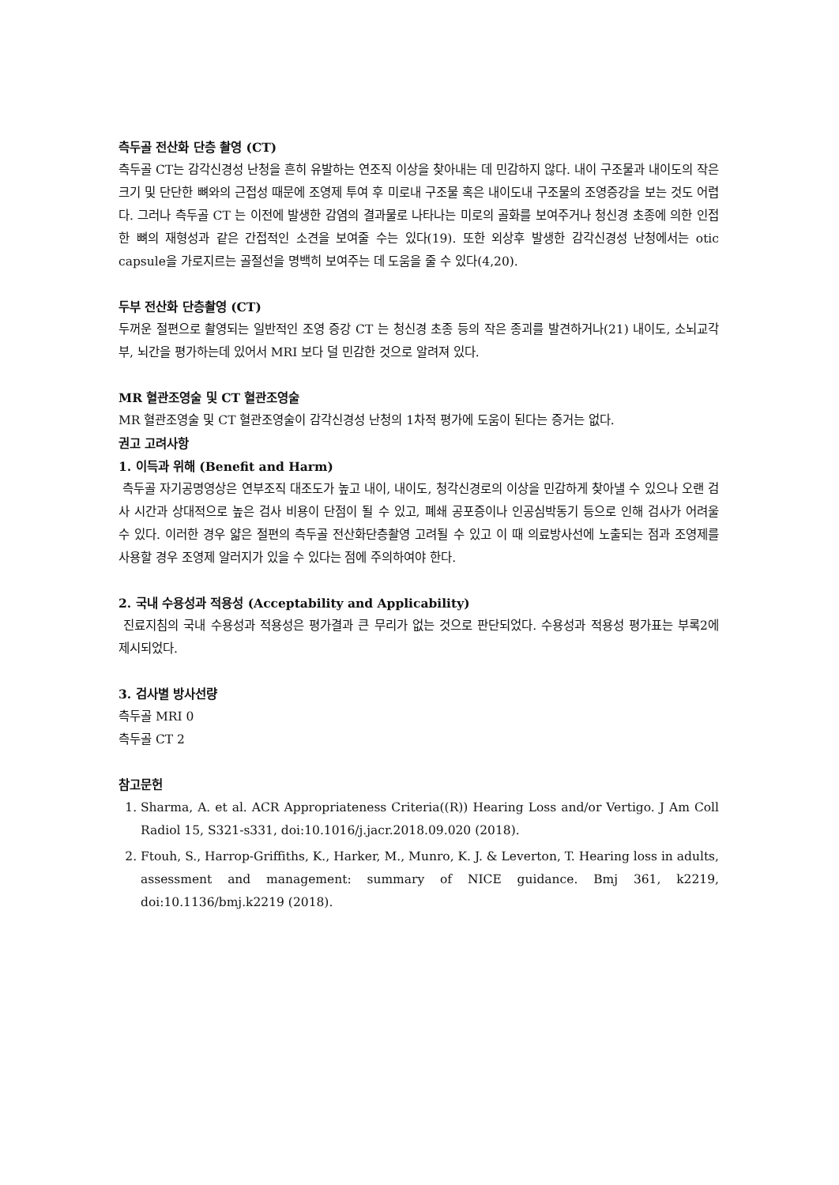측두골 전산화 단층 촬영 (CT)
측두골 CT는 감각신경성 난청을 흔히 유발하는 연조직 이상을 찾아내는 데 민감하지 않다. 내이 구조물과 내이도의 작은 크기 및 단단한 뼈와의 근접성 때문에 조영제 투여 후 미로내 구조물 혹은 내이도내 구조물의 조영증강을 보는 것도 어렵다. 그러나 측두골 CT 는 이전에 발생한 감염의 결과물로 나타나는 미로의 골화를 보여주거나 청신경 초종에 의한 인접한 뼈의 재형성과 같은 간접적인 소견을 보여줄 수는 있다(19). 또한 외상후 발생한 감각신경성 난청에서는 otic capsule을 가로지르는 골절선을 명백히 보여주는 데 도움을 줄 수 있다(4,20).
두부 전산화 단층촬영 (CT)
두꺼운 절편으로 촬영되는 일반적인 조영 증강 CT 는 청신경 초종 등의 작은 종괴를 발견하거나(21) 내이도, 소뇌교각부, 뇌간을 평가하는데 있어서 MRI 보다 덜 민감한 것으로 알려져 있다.
MR 혈관조영술 및 CT 혈관조영술
MR 혈관조영술 및 CT 혈관조영술이 감각신경성 난청의 1차적 평가에 도움이 된다는 증거는 없다.
권고 고려사항
1. 이득과 위해 (Benefit and Harm)
측두골 자기공명영상은 연부조직 대조도가 높고 내이, 내이도, 청각신경로의 이상을 민감하게 찾아낼 수 있으나 오랜 검사 시간과 상대적으로 높은 검사 비용이 단점이 될 수 있고, 폐쇄 공포증이나 인공심박동기 등으로 인해 검사가 어려울 수 있다. 이러한 경우 얇은 절편의 측두골 전산화단층촬영 고려될 수 있고 이 때 의료방사선에 노출되는 점과 조영제를 사용할 경우 조영제 알러지가 있을 수 있다는 점에 주의하여야 한다.
2. 국내 수용성과 적용성 (Acceptability and Applicability)
진료지침의 국내 수용성과 적용성은 평가결과 큰 무리가 없는 것으로 판단되었다. 수용성과 적용성 평가표는 부록2에 제시되었다.
3. 검사별 방사선량
측두골 MRI 0
측두골 CT 2
참고문헌
1. Sharma, A. et al. ACR Appropriateness Criteria((R)) Hearing Loss and/or Vertigo. J Am Coll Radiol 15, S321-s331, doi:10.1016/j.jacr.2018.09.020 (2018).
2. Ftouh, S., Harrop-Griffiths, K., Harker, M., Munro, K. J. & Leverton, T. Hearing loss in adults, assessment and management: summary of NICE guidance. Bmj 361, k2219, doi:10.1136/bmj.k2219 (2018).